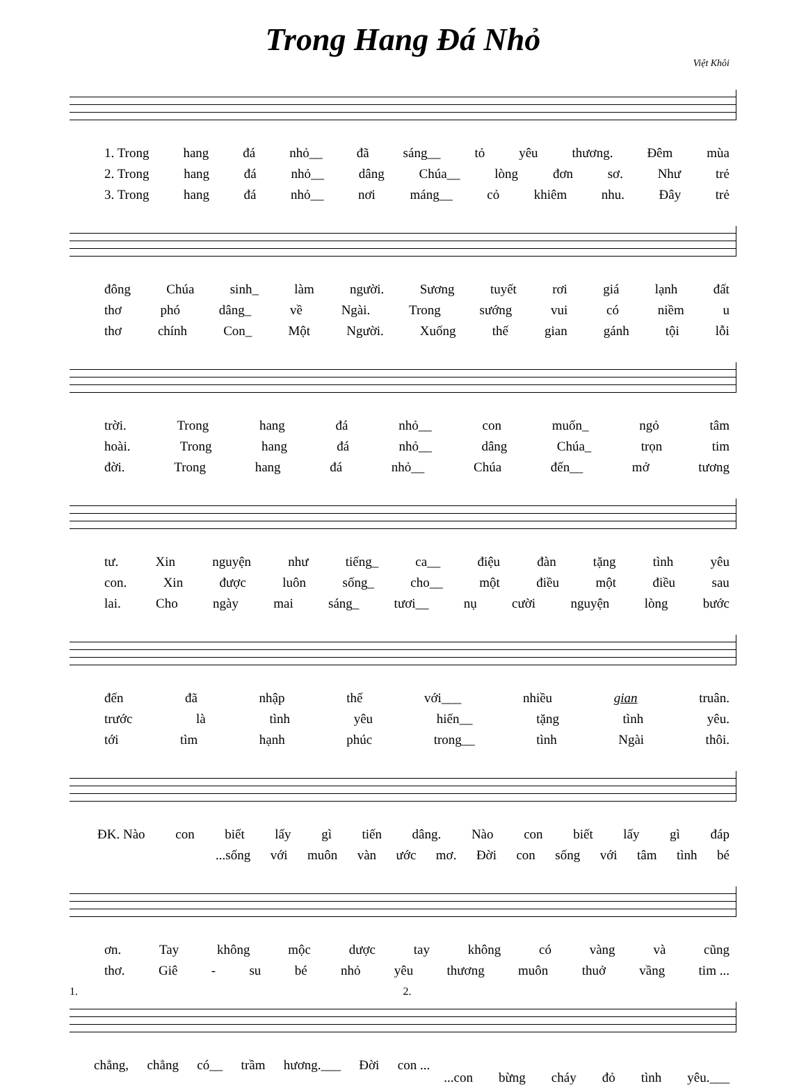Trong Hang Đá Nhỏ
Việt Khôi
1. Trong hang đá nhỏ__ đã sáng__ tỏ yêu thương. Đêm mùa
2. Trong hang đá nhỏ__ dâng Chúa__ lòng đơn sơ. Như trẻ
3. Trong hang đá nhỏ__ nơi máng__ cỏ khiêm nhu. Đây trẻ
đông Chúa sinh_ làm người. Sương tuyết rơi giá lạnh đất
thơ phó dâng_ về Ngài. Trong sướng vui có niềm u
thơ chính Con_ Một Người. Xuống thế gian gánh tội lỗi
trời. Trong hang đá nhỏ__ con muốn_ ngỏ tâm
hoài. Trong hang đá nhỏ__ dâng Chúa_ trọn tim
đời. Trong hang đá nhỏ__ Chúa đến__ mở tương
tư. Xin nguyện như tiếng_ ca__ điệu đàn tặng tình yêu
con. Xin được luôn sống_ cho__ một điều một điều sau
lai. Cho ngày mai sáng_ tươi__ nụ cười nguyện lòng bước
đến đã nhập thế với___ nhiều gian truân.
trước là tình yêu hiến__ tặng tình yêu.
tới tìm hạnh phúc trong__ tình Ngài thôi.
ĐK. Nào con biết lấy gì tiến dâng. Nào con biết lấy gì đáp
...sống với muôn vàn ước mơ. Đời con sống với tâm tình bé
ơn. Tay không mộc dược tay không có vàng và cũng
thơ. Giê - su bé nhỏ yêu thương muôn thuở vầng tim ...
1. 2.
chẳng, chẳng có__ trầm hương.___ Đời con ...
...con bừng cháy đỏ tình yêu.___